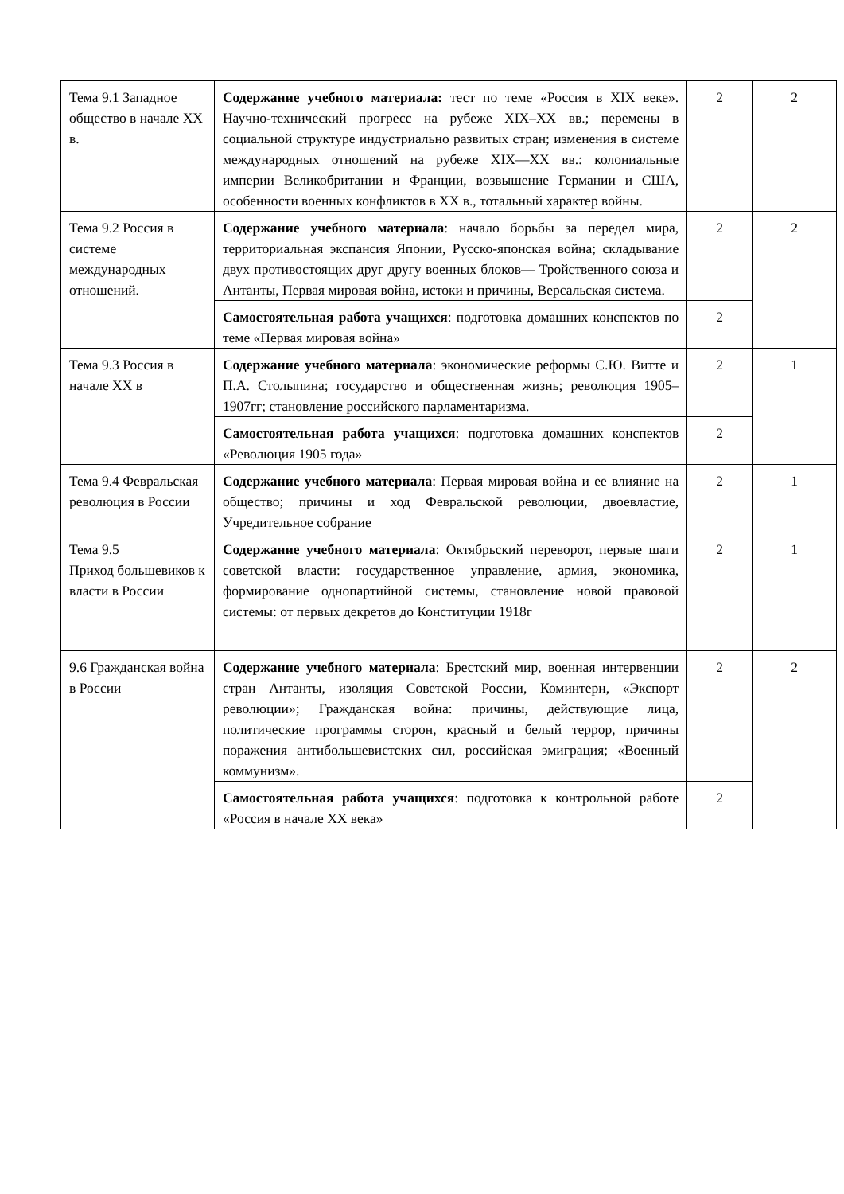| Тема 9.1 Западное общество в начале XX в. | Содержание учебного материала: тест по теме «Россия в XIX веке». Научно-технический прогресс на рубеже XIX–XX вв.; перемены в социальной структуре индустриально развитых стран; изменения в системе международных отношений на рубеже XIX—XX вв.: колониальные империи Великобритании и Франции, возвышение Германии и США, особенности военных конфликтов в XX в., тотальный характер войны. | 2 | 2 |
| Тема 9.2 Россия в системе международных отношений. | Содержание учебного материала : начало борьбы за передел мира, территориальная экспансия Японии, Русско-японская война; складывание двух противостоящих друг другу военных блоков— Тройственного союза и Антанты, Первая мировая война, истоки и причины, Версальская система. | 2 | 2 |
| | Самостоятельная работа учащихся : подготовка домашних конспектов по теме «Первая мировая война» | 2 | |
| Тема 9.3 Россия в начале XX в | Содержание учебного материала : экономические реформы С.Ю. Витте и П.А. Столыпина; государство и общественная жизнь; революция 1905–1907гг; становление российского парламентаризма. | 2 | 1 |
| | Самостоятельная работа учащихся : подготовка домашних конспектов «Революция 1905 года» | 2 | |
| Тема 9.4 Февральская революция в России | Содержание учебного материала : Первая мировая война и ее влияние на общество; причины и ход Февральской революции, двоевластие, Учредительное собрание | 2 | 1 |
| Тема 9.5 Приход большевиков к власти в России | Содержание учебного материала : Октябрьский переворот, первые шаги советской власти: государственное управление, армия, экономика, формирование однопартийной системы, становление новой правовой системы: от первых декретов до Конституции 1918г | 2 | 1 |
| 9.6 Гражданская война в России | Содержание учебного материала : Брестский мир, военная интервенции стран Антанты, изоляция Советской России, Коминтерн, «Экспорт революции»; Гражданская война: причины, действующие лица, политические программы сторон, красный и белый террор, причины поражения антибольшевистских сил, российская эмиграция; «Военный коммунизм». | 2 | 2 |
| | Самостоятельная работа учащихся : подготовка к контрольной работе «Россия в начале XX века» | 2 | |